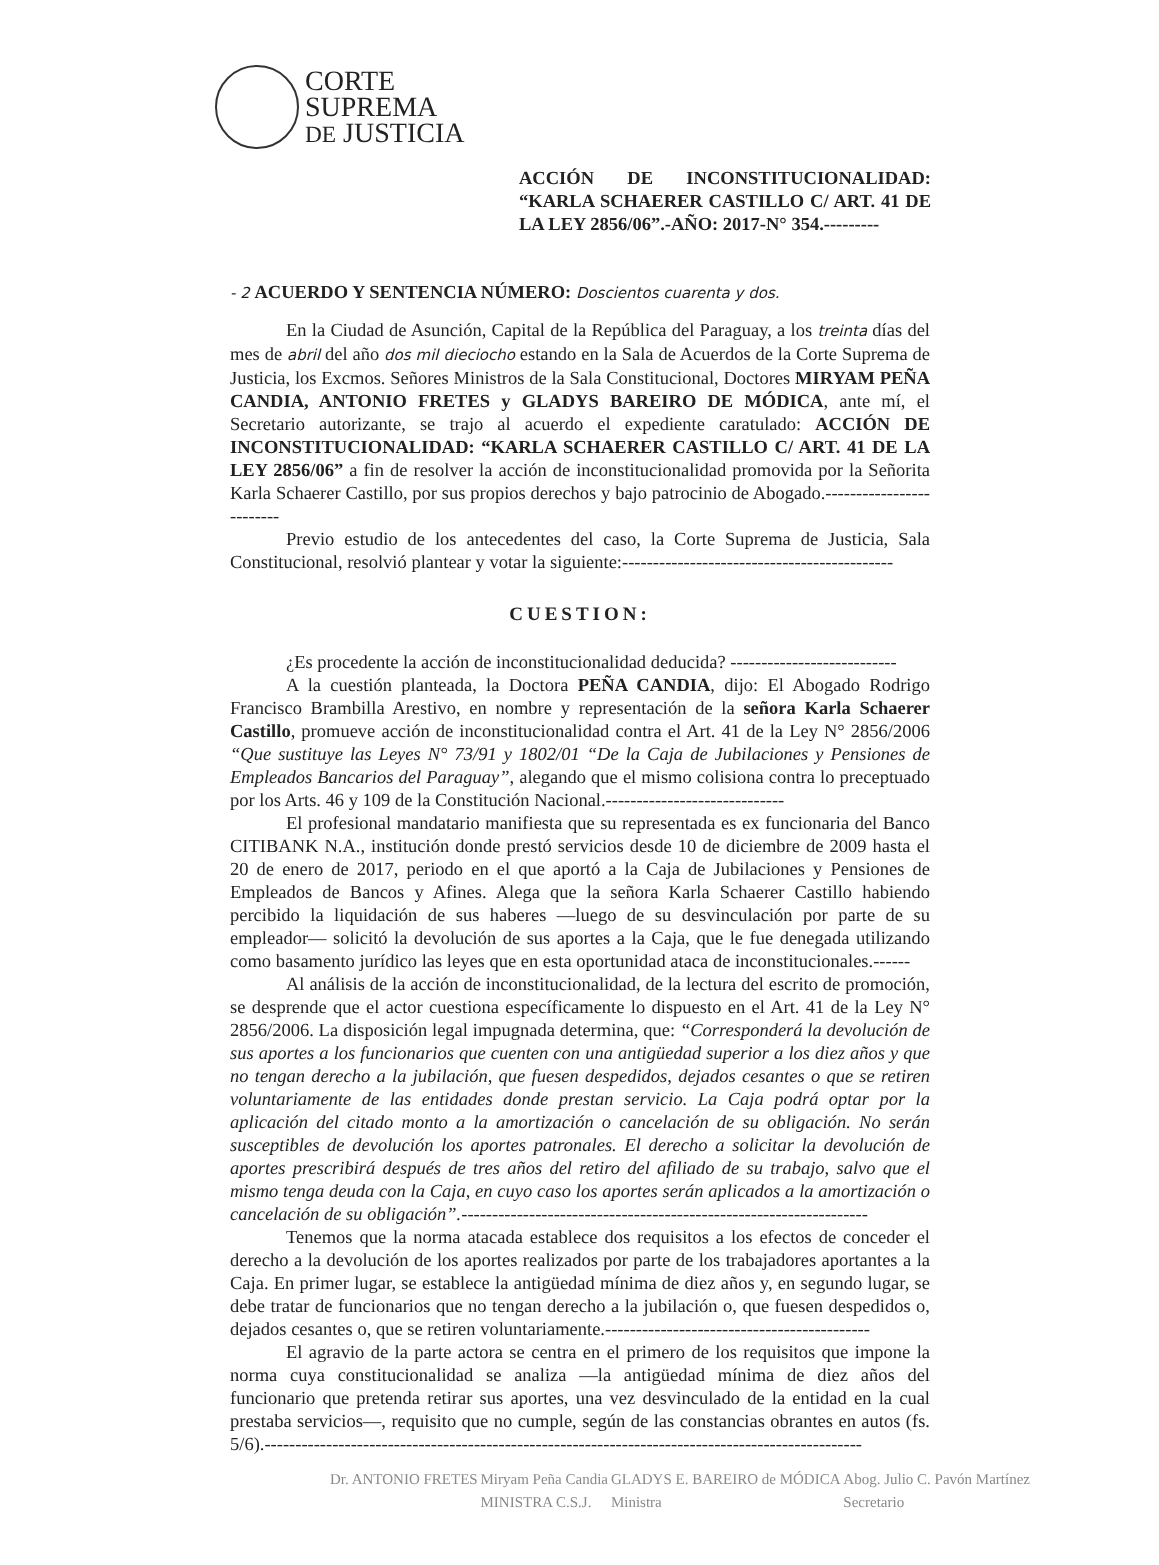CORTE
SUPREMA
DE JUSTICIA
ACCIÓN DE INCONSTITUCIONALIDAD: “KARLA SCHAERER CASTILLO C/ ART. 41 DE LA LEY 2856/06”.-AÑO: 2017-N° 354.---------
- 2 ACUERDO Y SENTENCIA NÚMERO: Doscientos cuarenta y dos.
En la Ciudad de Asunción, Capital de la República del Paraguay, a los treinta días del mes de abril del año dos mil dieciocho estando en la Sala de Acuerdos de la Corte Suprema de Justicia, los Excmos. Señores Ministros de la Sala Constitucional, Doctores MIRYAM PEÑA CANDIA, ANTONIO FRETES y GLADYS BAREIRO DE MÓDICA, ante mí, el Secretario autorizante, se trajo al acuerdo el expediente caratulado: ACCIÓN DE INCONSTITUCIONALIDAD: “KARLA SCHAERER CASTILLO C/ ART. 41 DE LA LEY 2856/06” a fin de resolver la acción de inconstitucionalidad promovida por la Señorita Karla Schaerer Castillo, por sus propios derechos y bajo patrocinio de Abogado.-------------------------
Previo estudio de los antecedentes del caso, la Corte Suprema de Justicia, Sala Constitucional, resolvió plantear y votar la siguiente:--------------------------------------------
CUESTION:
¿Es procedente la acción de inconstitucionalidad deducida? ---------------------------
A la cuestión planteada, la Doctora PEÑA CANDIA, dijo: El Abogado Rodrigo Francisco Brambilla Arestivo, en nombre y representación de la señora Karla Schaerer Castillo, promueve acción de inconstitucionalidad contra el Art. 41 de la Ley N° 2856/2006 “Que sustituye las Leyes N° 73/91 y 1802/01 “De la Caja de Jubilaciones y Pensiones de Empleados Bancarios del Paraguay”, alegando que el mismo colisiona contra lo preceptuado por los Arts. 46 y 109 de la Constitución Nacional.-----------------------------
El profesional mandatario manifiesta que su representada es ex funcionaria del Banco CITIBANK N.A., institución donde prestó servicios desde 10 de diciembre de 2009 hasta el 20 de enero de 2017, periodo en el que aportó a la Caja de Jubilaciones y Pensiones de Empleados de Bancos y Afines. Alega que la señora Karla Schaerer Castillo habiendo percibido la liquidación de sus haberes —luego de su desvinculación por parte de su empleador— solicitó la devolución de sus aportes a la Caja, que le fue denegada utilizando como basamento jurídico las leyes que en esta oportunidad ataca de inconstitucionales.------
Al análisis de la acción de inconstitucionalidad, de la lectura del escrito de promoción, se desprende que el actor cuestiona específicamente lo dispuesto en el Art. 41 de la Ley N° 2856/2006. La disposición legal impugnada determina, que: “Corresponderá la devolución de sus aportes a los funcionarios que cuenten con una antigüedad superior a los diez años y que no tengan derecho a la jubilación, que fuesen despedidos, dejados cesantes o que se retiren voluntariamente de las entidades donde prestan servicio. La Caja podrá optar por la aplicación del citado monto a la amortización o cancelación de su obligación. No serán susceptibles de devolución los aportes patronales. El derecho a solicitar la devolución de aportes prescribirá después de tres años del retiro del afiliado de su trabajo, salvo que el mismo tenga deuda con la Caja, en cuyo caso los aportes serán aplicados a la amortización o cancelación de su obligación”.------------------------------------------------------------------
Tenemos que la norma atacada establece dos requisitos a los efectos de conceder el derecho a la devolución de los aportes realizados por parte de los trabajadores aportantes a la Caja. En primer lugar, se establece la antigüedad mínima de diez años y, en segundo lugar, se debe tratar de funcionarios que no tengan derecho a la jubilación o, que fuesen despedidos o, dejados cesantes o, que se retiren voluntariamente.-------------------------------------------
El agravio de la parte actora se centra en el primero de los requisitos que impone la norma cuya constitucionalidad se analiza —la antigüedad mínima de diez años del funcionario que pretenda retirar sus aportes, una vez desvinculado de la entidad en la cual prestaba servicios—, requisito que no cumple, según de las constancias obrantes en autos (fs. 5/6).-------------------------------------------------------------------------------------------------
Dr. ANTONIO FRETES Miryam Peña Candia
MINISTRA C.S.J. GLADYS E. BAREIRO de MÓDICA
Ministra Abog. Julio C. Pavón Martínez
Secretario